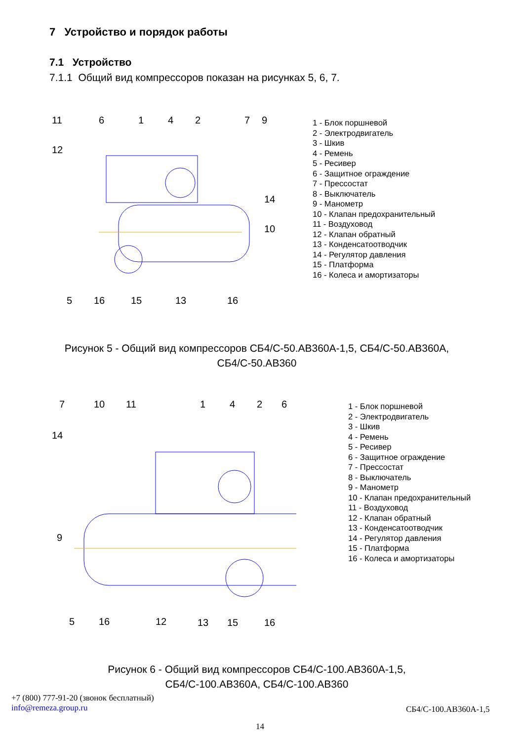7 Устройство и порядок работы
7.1 Устройство
7.1.1 Общий вид компрессоров показан на рисунках 5, 6, 7.
11
6
1
4
2
7
9
12
14
10
5
16
15
13
16
1 - Блок поршневой
2 - Электродвигатель
3 - Шкив
4 - Ремень
5 - Ресивер
6 - Защитное ограждение
7 - Прессостат
8 - Выключатель
9 - Манометр
10 - Клапан предохранительный
11 - Воздуховод
12 - Клапан обратный
13 - Конденсатоотводчик
14 - Регулятор давления
15 - Платформа
16 - Колеса и амортизаторы
Рисунок 5 - Общий вид компрессоров СБ4/С-50.АВ360А-1,5, СБ4/С-50.АВ360А,
СБ4/С-50.АВ360
7
10
11
1
4
2
6
14
9
5
16
12
13
15
16
1 - Блок поршневой
2 - Электродвигатель
3 - Шкив
4 - Ремень
5 - Ресивер
6 - Защитное ограждение
7 - Прессостат
8 - Выключатель
9 - Манометр
10 - Клапан предохранительный
11 - Воздуховод
12 - Клапан обратный
13 - Конденсатоотводчик
14 - Регулятор давления
15 - Платформа
16 - Колеса и амортизаторы
Рисунок 6 - Общий вид компрессоров СБ4/С-100.АВ360А-1,5,
СБ4/С-100.АВ360А, СБ4/С-100.АВ360
+7 (800) 777-91-20 (звонок бесплатный)
info@remeza.group.ru
СБ4/С-100.АВ360А-1,5
14